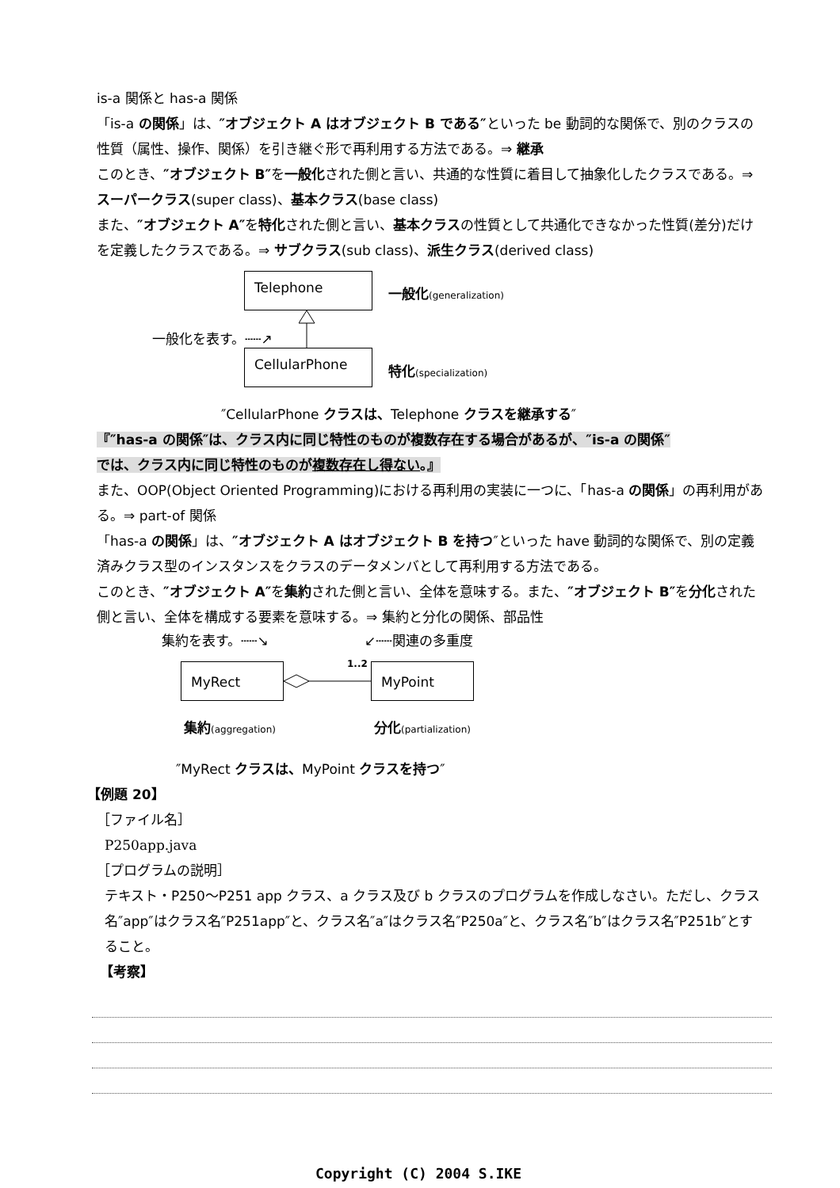is-a 関係と has-a 関係
「is-a の関係」は、″オブジェクト A はオブジェクト B である″といった be 動詞的な関係で、別のクラスの性質（属性、操作、関係）を引き継ぐ形で再利用する方法である。⇒ 継承
このとき、″オブジェクト B″を一般化された側と言い、共通的な性質に着目して抽象化したクラスである。⇒ スーパークラス(super class)、基本クラス(base class)
また、″オブジェクト A″を特化された側と言い、基本クラスの性質として共通化できなかった性質(差分)だけを定義したクラスである。⇒ サブクラス(sub class)、派生クラス(derived class)
Telephone
一般化(generalization)
一般化を表す。┄┄↗
CellularPhone
特化(specialization)
″CellularPhone クラスは、Telephone クラスを継承する″
『″has-a の関係″は、クラス内に同じ特性のものが複数存在する場合があるが、″is-a の関係″
では、クラス内に同じ特性のものが複数存在し得ない。』
また、OOP(Object Oriented Programming)における再利用の実装に一つに、「has-a の関係」の再利用がある。⇒ part-of 関係
「has-a の関係」は、″オブジェクト A はオブジェクト B を持つ″といった have 動詞的な関係で、別の定義済みクラス型のインスタンスをクラスのデータメンバとして再利用する方法である。
このとき、″オブジェクト A″を集約された側と言い、全体を意味する。また、″オブジェクト B″を分化された側と言い、全体を構成する要素を意味する。⇒ 集約と分化の関係、部品性
集約を表す。┄┄↘ ↙┄┄関連の多重度
MyRect 1..2 MyPoint
集約(aggregation) 分化(partialization)
″MyRect クラスは、MyPoint クラスを持つ″
【例題 20】
［ファイル名］
P250app.java
［プログラムの説明］
テキスト・P250～P251 app クラス、a クラス及び b クラスのプログラムを作成しなさい。ただし、クラス名″app″はクラス名″P251app″と、クラス名″a″はクラス名″P250a″と、クラス名″b″はクラス名″P251b″とすること。
【考察】
Copyright (C) 2004 S.IKE